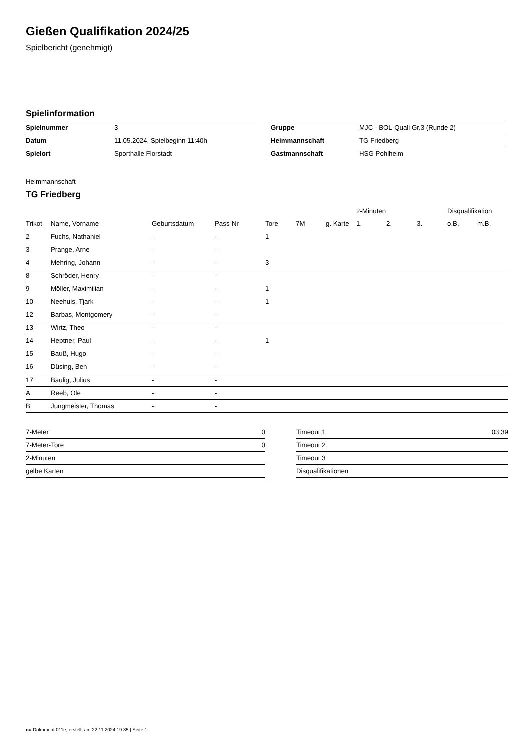Gießen Qualifikation 2024/25
Spielbericht (genehmigt)
Spielinformation
| Spielnummer | 3 |
| Datum | 11.05.2024, Spielbeginn 11:40h |
| Spielort | Sporthalle Florstadt |
| Gruppe | MJC - BOL-Quali Gr.3 (Runde 2) |
| Heimmannschaft | TG Friedberg |
| Gastmannschaft | HSG Pohlheim |
Heimmannschaft
TG Friedberg
| | | | | | | | 2-Minuten | | | Disqualifikation | |
| --- | --- | --- | --- | --- | --- | --- | --- | --- | --- | --- | --- |
| Trikot | Name, Vorname | Geburtsdatum | Pass-Nr | Tore | 7M | g. Karte | 1. | 2. | 3. | o.B. | m.B. |
| 2 | Fuchs, Nathaniel | - | - | 1 | | | | | | | |
| 3 | Prange, Arne | - | - | | | | | | | | |
| 4 | Mehring, Johann | - | - | 3 | | | | | | | |
| 8 | Schröder, Henry | - | - | | | | | | | | |
| 9 | Möller, Maximilian | - | - | 1 | | | | | | | |
| 10 | Neehuis, Tjark | - | - | 1 | | | | | | | |
| 12 | Barbas, Montgomery | - | - | | | | | | | | |
| 13 | Wirtz, Theo | - | - | | | | | | | | |
| 14 | Heptner, Paul | - | - | 1 | | | | | | | |
| 15 | Bauß, Hugo | - | - | | | | | | | | |
| 16 | Düsing, Ben | - | - | | | | | | | | |
| 17 | Baulig, Julius | - | - | | | | | | | | |
| A | Reeb, Ole | - | - | | | | | | | | |
| B | Jungmeister, Thomas | - | - | | | | | | | | |
| 7-Meter | 0 |
| 7-Meter-Tore | 0 |
| 2-Minuten | |
| gelbe Karten | |
| Timeout 1 | 03:39 |
| Timeout 2 | |
| Timeout 3 | |
| Disqualifikationen | |
nu.Dokument 011e, erstellt am 22.11.2024 19:35 | Seite 1